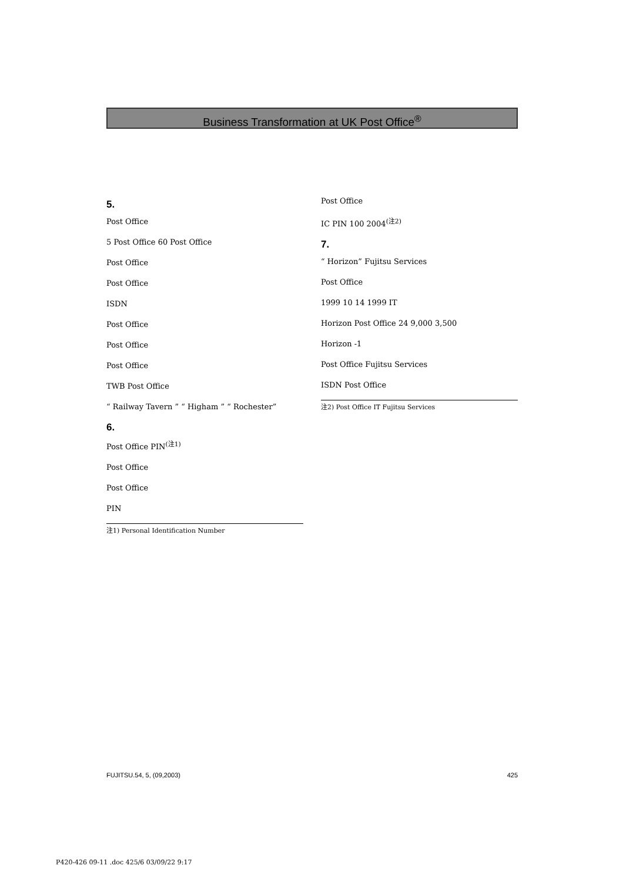Business Transformation at UK Post Office<sup>®</sup>
5.
Post Office
5 Post Office 60 Post Office
Post Office
Post Office
ISDN
Post Office
Post Office
Post Office
TWB Post Office
“ Railway Tavern ” “ Higham ” “ Rochester”
6.
Post Office PIN<sup>(注1)</sup>
Post Office
Post Office
PIN
注1) Personal Identification Number
Post Office
IC PIN 100 2004<sup>(注2)</sup>
7.
“ Horizon” Fujitsu Services
Post Office
1999 10 14 1999 IT
Horizon Post Office 24 9,000 3,500
Horizon -1
Post Office Fujitsu Services
ISDN Post Office
注2) Post Office IT Fujitsu Services
FUJITSU.54, 5, (09,2003) 425
P420-426 09-11 .doc 425/6 03/09/22 9:17